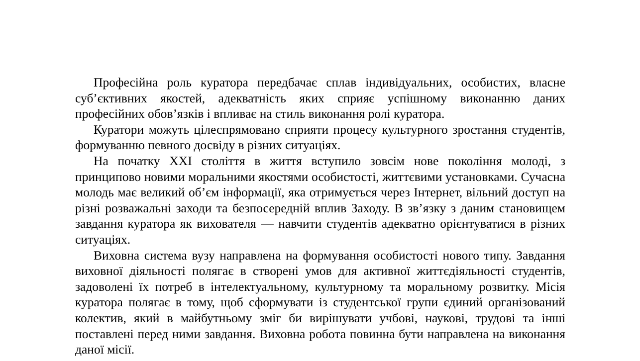Професійна роль куратора передбачає сплав індивідуальних, особистих, власне суб’єктивних якостей, адекватність яких сприяє успішному виконанню даних професійних обов’язків і впливає на стиль виконання ролі куратора.
Куратори можуть цілеспрямовано сприяти процесу культурного зростання студентів, формуванню певного досвіду в різних ситуаціях.
На початку XXI століття в життя вступило зовсім нове покоління молоді, з принципово новими моральними якостями особистості, життєвими установками. Сучасна молодь має великий об’єм інформації, яка отримується через Інтернет, вільний доступ на різні розважальні заходи та безпосередній вплив Заходу. В зв’язку з даним становищем завдання куратора як вихователя — навчити студентів адекватно орієнтуватися в різних ситуаціях.
Виховна система вузу направлена на формування особистості нового типу. Завдання виховної діяльності полягає в створені умов для активної життєдіяльності студентів, задоволені їх потреб в інтелектуальному, культурному та моральному розвитку. Місія куратора полягає в тому, щоб сформувати із студентської групи єдиний організований колектив, який в майбутньому зміг би вирішувати учбові, наукові, трудові та інші поставлені перед ними завдання. Виховна робота повинна бути направлена на виконання даної місії.